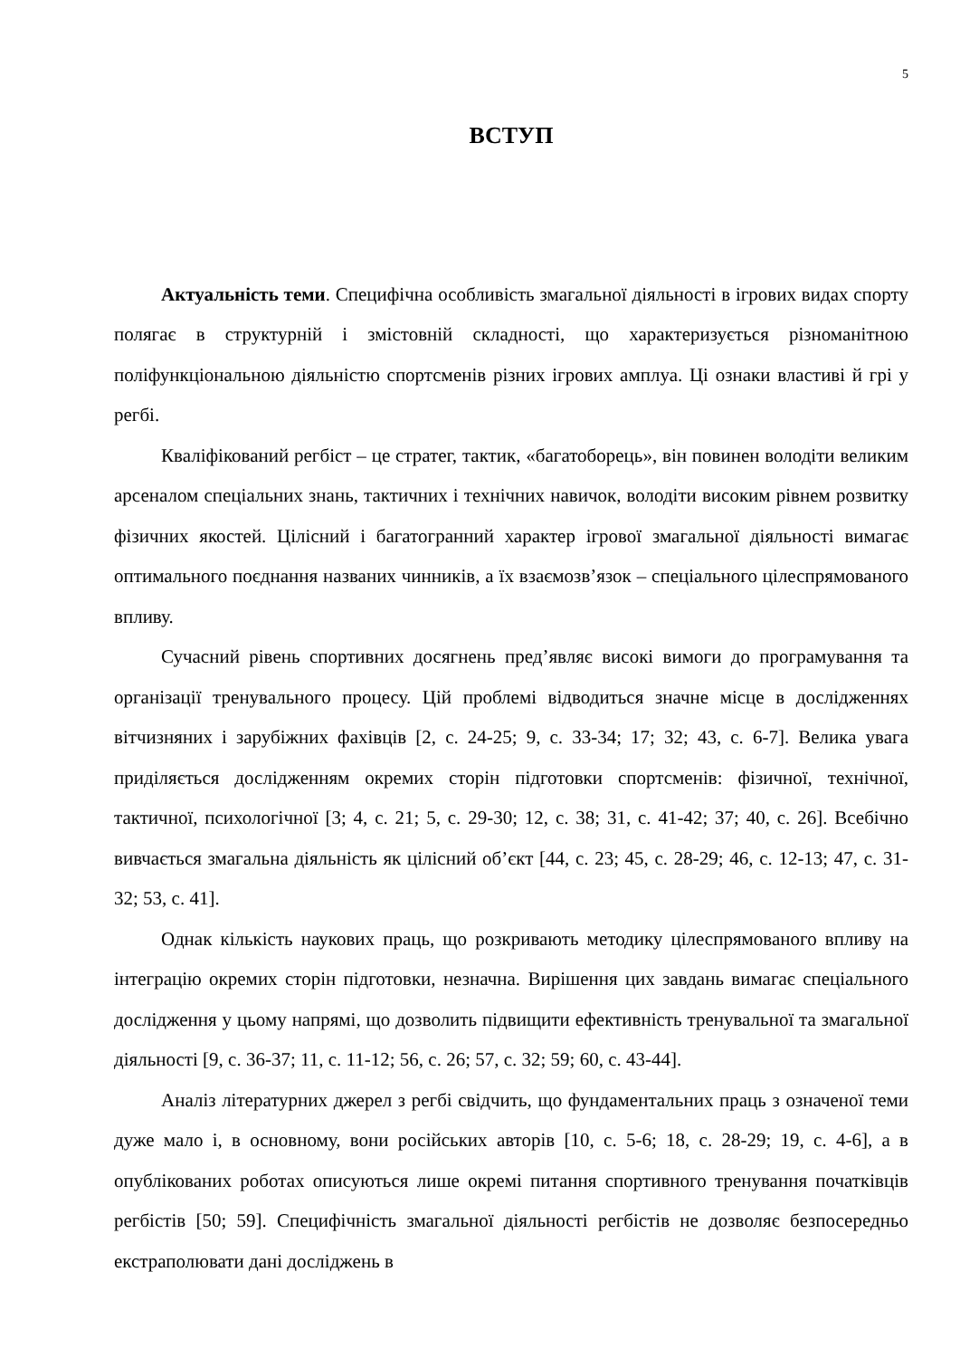5
ВСТУП
Актуальність теми. Специфічна особливість змагальної діяльності в ігрових видах спорту полягає в структурній і змістовній складності, що характеризується різноманітною поліфункціональною діяльністю спортсменів різних ігрових амплуа. Ці ознаки властиві й грі у регбі.
Кваліфікований регбіст – це стратег, тактик, «багатоборець», він повинен володіти великим арсеналом спеціальних знань, тактичних і технічних навичок, володіти високим рівнем розвитку фізичних якостей. Цілісний і багатогранний характер ігрової змагальної діяльності вимагає оптимального поєднання названих чинників, а їх взаємозв’язок – спеціального цілеспрямованого впливу.
Сучасний рівень спортивних досягнень пред’являє високі вимоги до програмування та організації тренувального процесу. Цій проблемі відводиться значне місце в дослідженнях вітчизняних і зарубіжних фахівців [2, с. 24-25; 9, с. 33-34; 17; 32; 43, с. 6-7]. Велика увага приділяється дослідженням окремих сторін підготовки спортсменів: фізичної, технічної, тактичної, психологічної [3; 4, с. 21; 5, с. 29-30; 12, с. 38; 31, с. 41-42; 37; 40, с. 26]. Всебічно вивчається змагальна діяльність як цілісний об’єкт [44, с. 23; 45, с. 28-29; 46, с. 12-13; 47, с. 31-32; 53, с. 41].
Однак кількість наукових праць, що розкривають методику цілеспрямованого впливу на інтеграцію окремих сторін підготовки, незначна. Вирішення цих завдань вимагає спеціального дослідження у цьому напрямі, що дозволить підвищити ефективність тренувальної та змагальної діяльності [9, с. 36-37; 11, с. 11-12; 56, с. 26; 57, с. 32; 59; 60, с. 43-44].
Аналіз літературних джерел з регбі свідчить, що фундаментальних праць з означеної теми дуже мало і, в основному, вони російських авторів [10, с. 5-6; 18, с. 28-29; 19, с. 4-6], а в опублікованих роботах описуються лише окремі питання спортивного тренування початківців регбістів [50; 59]. Специфічність змагальної діяльності регбістів не дозволяє безпосередньо екстраполювати дані досліджень в